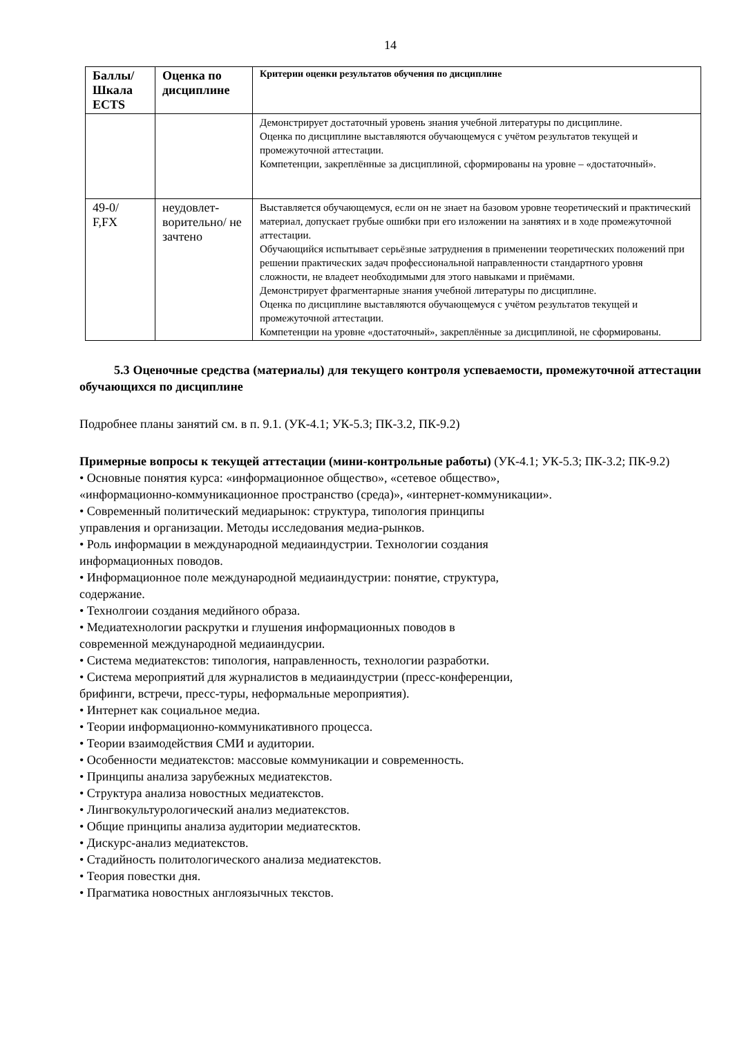14
| Баллы/ Шкала ECTS | Оценка по дисциплине | Критерии оценки результатов обучения по дисциплине |
| --- | --- | --- |
| | | Демонстрирует достаточный уровень знания учебной литературы по дисциплине. Оценка по дисциплине выставляются обучающемуся с учётом результатов текущей и промежуточной аттестации. Компетенции, закреплённые за дисциплиной, сформированы на уровне – «достаточный». |
| 49-0/ F,FX | неудовлет-ворительно/ не зачтено | Выставляется обучающемуся, если он не знает на базовом уровне теоретический и практический материал, допускает грубые ошибки при его изложении на занятиях и в ходе промежуточной аттестации. Обучающийся испытывает серьёзные затруднения в применении теоретических положений при решении практических задач профессиональной направленности стандартного уровня сложности, не владеет необходимыми для этого навыками и приёмами. Демонстрирует фрагментарные знания учебной литературы по дисциплине. Оценка по дисциплине выставляются обучающемуся с учётом результатов текущей и промежуточной аттестации. Компетенции на уровне «достаточный», закреплённые за дисциплиной, не сформированы. |
5.3 Оценочные средства (материалы) для текущего контроля успеваемости, промежуточной аттестации обучающихся по дисциплине
Подробнее планы занятий см. в п. 9.1. (УК-4.1; УК-5.3; ПК-3.2, ПК-9.2)
Примерные вопросы к текущей аттестации (мини-контрольные работы) (УК-4.1; УК-5.3; ПК-3.2; ПК-9.2)
• Основные понятия курса: «информационное общество», «сетевое общество»,
«информационно-коммуникационное пространство (среда)», «интернет-коммуникации».
• Современный политический медиарынок: структура, типология принципы
управления и организации. Методы исследования медиа-рынков.
• Роль информации в международной медиаиндустрии. Технологии создания
информационных поводов.
• Информационное поле международной медиаиндустрии: понятие, структура,
содержание.
• Технолгоии создания медийного образа.
• Медиатехнологии раскрутки и глушения информационных поводов в
современной международной медиаиндусрии.
• Система медиатекстов: типология, направленность, технологии разработки.
• Система мероприятий для журналистов в медиаиндустрии (пресс-конференции,
брифинги, встречи, пресс-туры, неформальные мероприятия).
• Интернет как социальное медиа.
• Теории информационно-коммуникативного процесса.
• Теории взаимодействия СМИ и аудитории.
• Особенности медиатекстов: массовые коммуникации и современность.
• Принципы анализа зарубежных медиатекстов.
• Структура анализа новостных медиатекстов.
• Лингвокультурологический анализ медиатекстов.
• Общие принципы анализа аудитории медиатесктов.
• Дискурс-анализ медиатекстов.
• Стадийность политологического анализа медиатекстов.
• Теория повестки дня.
• Прагматика новостных англоязычных текстов.